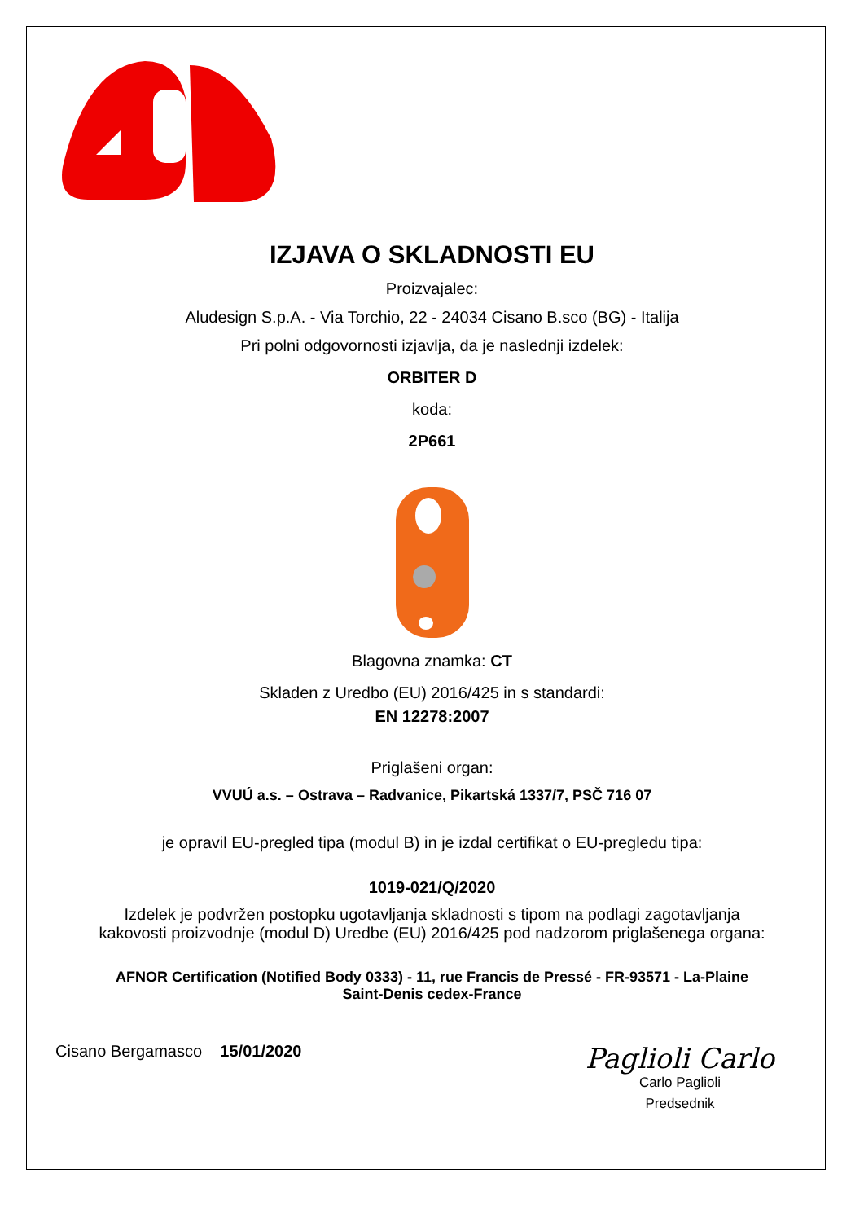IZJAVA O SKLADNOSTI EU
Proizvajalec:
Aludesign S.p.A. - Via Torchio, 22 - 24034 Cisano B.sco (BG) - Italija
Pri polni odgovornosti izjavlja, da je naslednji izdelek:
ORBITER D
koda:
2P661
Blagovna znamka: CT
Skladen z Uredbo (EU) 2016/425 in s standardi:
EN 12278:2007
Priglašeni organ:
VVUÚ a.s. – Ostrava – Radvanice, Pikartská 1337/7, PSČ 716 07
je opravil EU-pregled tipa (modul B) in je izdal certifikat o EU-pregledu tipa:
1019-021/Q/2020
Izdelek je podvržen postopku ugotavljanja skladnosti s tipom na podlagi zagotavljanja
kakovosti proizvodnje (modul D) Uredbe (EU) 2016/425 pod nadzorom priglašenega organa:
AFNOR Certification (Notified Body 0333) - 11, rue Francis de Pressé - FR-93571 - La-Plaine
Saint-Denis cedex-France
Cisano Bergamasco 15/01/2020
Paglioli Carlo
Carlo Paglioli
Predsednik